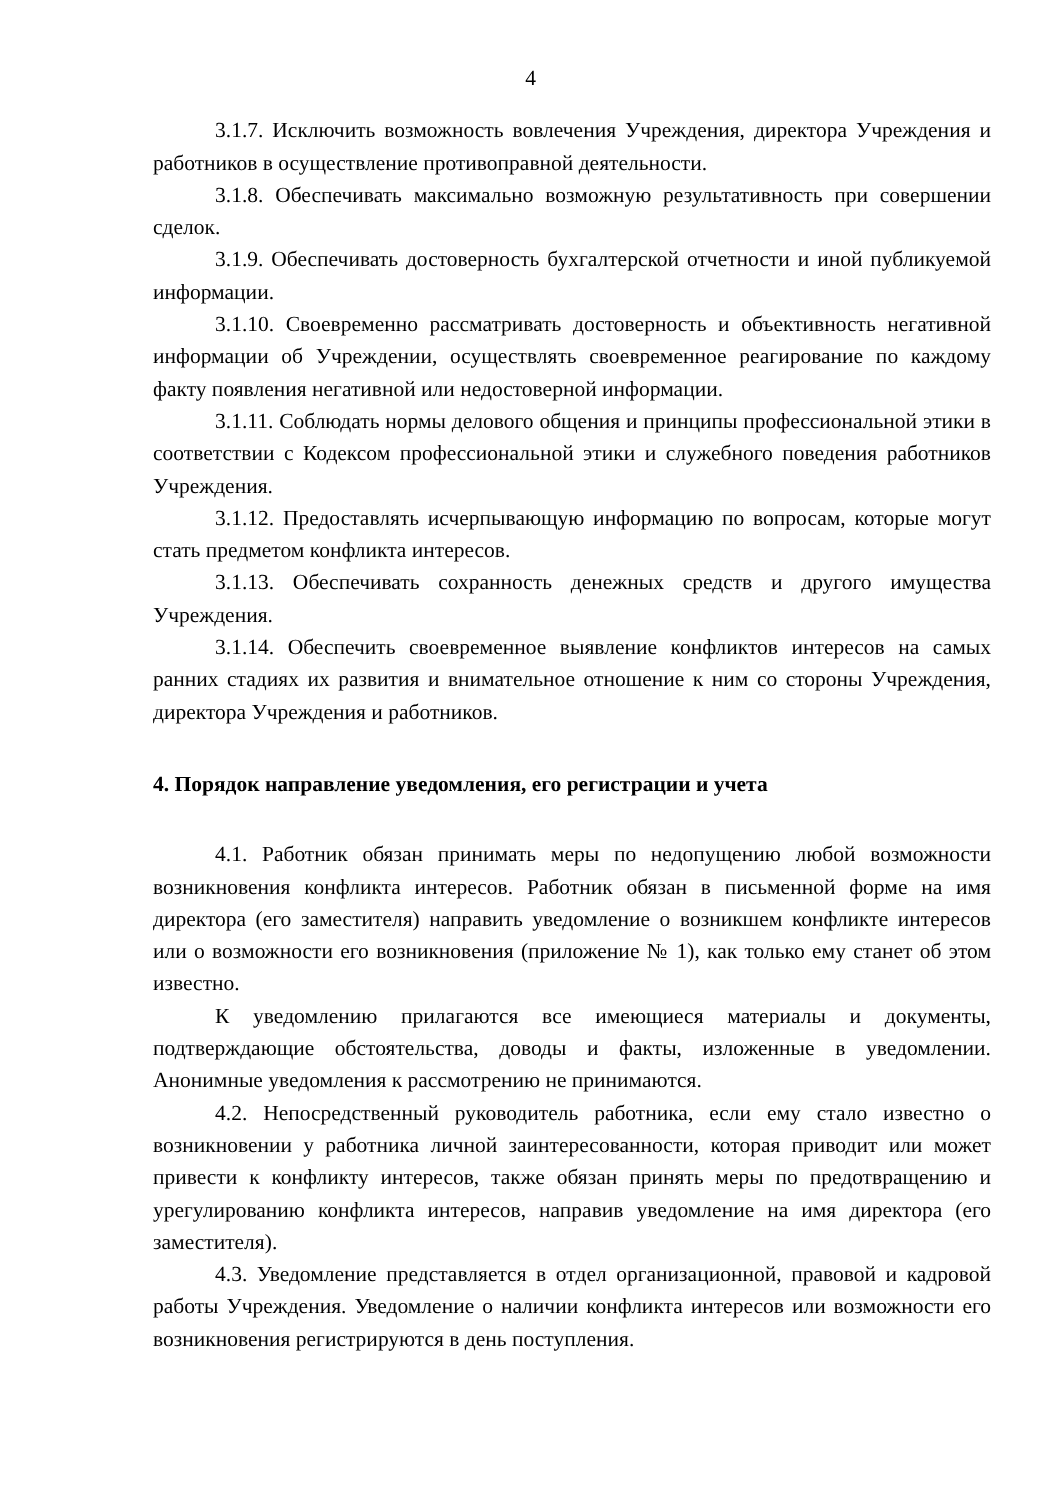4
3.1.7. Исключить возможность вовлечения Учреждения, директора Учреждения и работников в осуществление противоправной деятельности.
3.1.8. Обеспечивать максимально возможную результативность при совершении сделок.
3.1.9. Обеспечивать достоверность бухгалтерской отчетности и иной публикуемой информации.
3.1.10. Своевременно рассматривать достоверность и объективность негативной информации об Учреждении, осуществлять своевременное реагирование по каждому факту появления негативной или недостоверной информации.
3.1.11. Соблюдать нормы делового общения и принципы профессиональной этики в соответствии с Кодексом профессиональной этики и служебного поведения работников Учреждения.
3.1.12. Предоставлять исчерпывающую информацию по вопросам, которые могут стать предметом конфликта интересов.
3.1.13. Обеспечивать сохранность денежных средств и другого имущества Учреждения.
3.1.14. Обеспечить своевременное выявление конфликтов интересов на самых ранних стадиях их развития и внимательное отношение к ним со стороны Учреждения, директора Учреждения и работников.
4. Порядок направление уведомления, его регистрации и учета
4.1. Работник обязан принимать меры по недопущению любой возможности возникновения конфликта интересов. Работник обязан в письменной форме на имя директора (его заместителя) направить уведомление о возникшем конфликте интересов или о возможности его возникновения (приложение № 1), как только ему станет об этом известно.
К уведомлению прилагаются все имеющиеся материалы и документы, подтверждающие обстоятельства, доводы и факты, изложенные в уведомлении. Анонимные уведомления к рассмотрению не принимаются.
4.2. Непосредственный руководитель работника, если ему стало известно о возникновении у работника личной заинтересованности, которая приводит или может привести к конфликту интересов, также обязан принять меры по предотвращению и урегулированию конфликта интересов, направив уведомление на имя директора (его заместителя).
4.3. Уведомление представляется в отдел организационной, правовой и кадровой работы Учреждения. Уведомление о наличии конфликта интересов или возможности его возникновения регистрируются в день поступления.